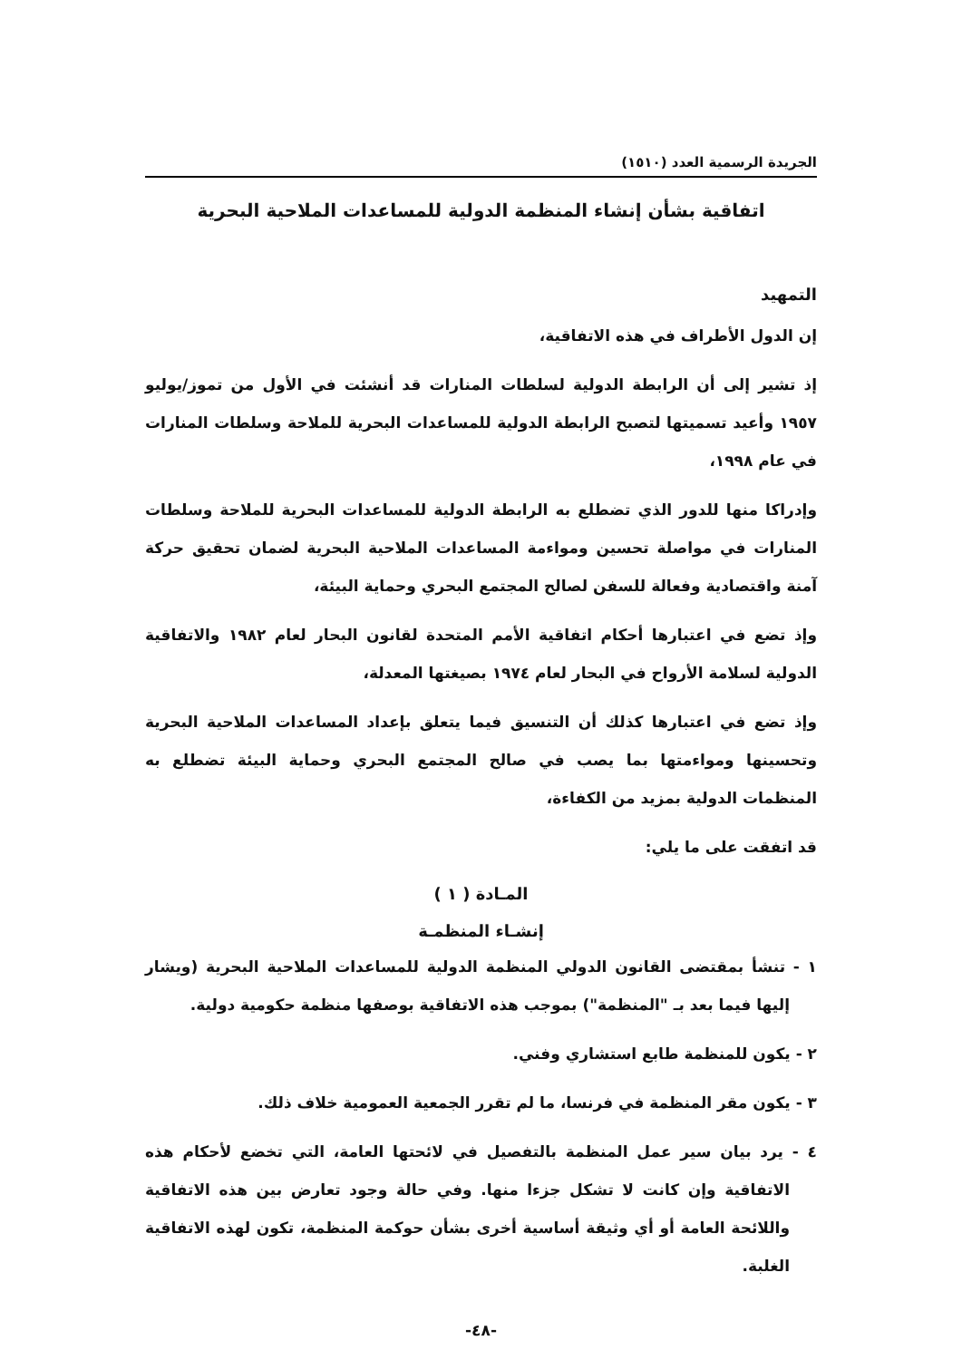الجريدة الرسمية العدد (١٥١٠)
اتفاقية بشأن إنشاء المنظمة الدولية للمساعدات الملاحية البحرية
التمهيد
إن الدول الأطراف في هذه الاتفاقية،
إذ تشير إلى أن الرابطة الدولية لسلطات المنارات قد أنشئت في الأول من تموز/يوليو ١٩٥٧ وأعيد تسميتها لتصبح الرابطة الدولية للمساعدات البحرية للملاحة وسلطات المنارات في عام ١٩٩٨،
وإدراكا منها للدور الذي تضطلع به الرابطة الدولية للمساعدات البحرية للملاحة وسلطات المنارات في مواصلة تحسين ومواءمة المساعدات الملاحية البحرية لضمان تحقيق حركة آمنة واقتصادية وفعالة للسفن لصالح المجتمع البحري وحماية البيئة،
وإذ تضع في اعتبارها أحكام اتفاقية الأمم المتحدة لقانون البحار لعام ١٩٨٢ والاتفاقية الدولية لسلامة الأرواح في البحار لعام ١٩٧٤ بصيغتها المعدلة،
وإذ تضع في اعتبارها كذلك أن التنسيق فيما يتعلق بإعداد المساعدات الملاحية البحرية وتحسينها ومواءمتها بما يصب في صالح المجتمع البحري وحماية البيئة تضطلع به المنظمات الدولية بمزيد من الكفاءة،
قد اتفقت على ما يلي:
المـادة ( ١ )
إنشـاء المنظمـة
١ - تنشأ بمقتضى القانون الدولي المنظمة الدولية للمساعدات الملاحية البحرية (ويشار إليها فيما بعد بـ "المنظمة") بموجب هذه الاتفاقية بوصفها منظمة حكومية دولية.
٢ - يكون للمنظمة طابع استشاري وفني.
٣ - يكون مقر المنظمة في فرنسا، ما لم تقرر الجمعية العمومية خلاف ذلك.
٤ - يرد بيان سير عمل المنظمة بالتفصيل في لائحتها العامة، التي تخضع لأحكام هذه الاتفاقية وإن كانت لا تشكل جزءا منها. وفي حالة وجود تعارض بين هذه الاتفاقية واللائحة العامة أو أي وثيقة أساسية أخرى بشأن حوكمة المنظمة، تكون لهذه الاتفاقية الغلبة.
-٤٨-